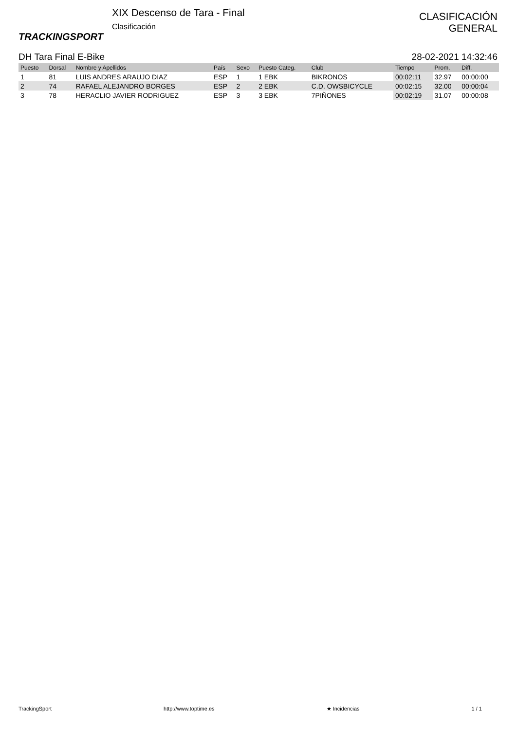TRACKINGSPORT
XIX Descenso de Tara - Final
Clasificación
CLASIFICACIÓN
GENERAL
DH Tara Final E-Bike 28-02-2021 14:32:46
| Puesto | Dorsal | Nombre y Apellidos | País | Sexo | Puesto Categ. | Club | Tiempo | Prom. | Diff. |
| --- | --- | --- | --- | --- | --- | --- | --- | --- | --- |
| 1 | 81 | LUIS ANDRES ARAUJO DIAZ | ESP | 1 | 1 EBK | BIKRONOS | 00:02:11 | 32.97 | 00:00:00 |
| 2 | 74 | RAFAEL ALEJANDRO BORGES | ESP | 2 | 2 EBK | C.D. OWSBICYCLE | 00:02:15 | 32.00 | 00:00:04 |
| 3 | 78 | HERACLIO JAVIER RODRIGUEZ | ESP | 3 | 3 EBK | 7PIÑONES | 00:02:19 | 31.07 | 00:00:08 |
TrackingSport http://www.toptime.es ★ Incidencias 1 / 1